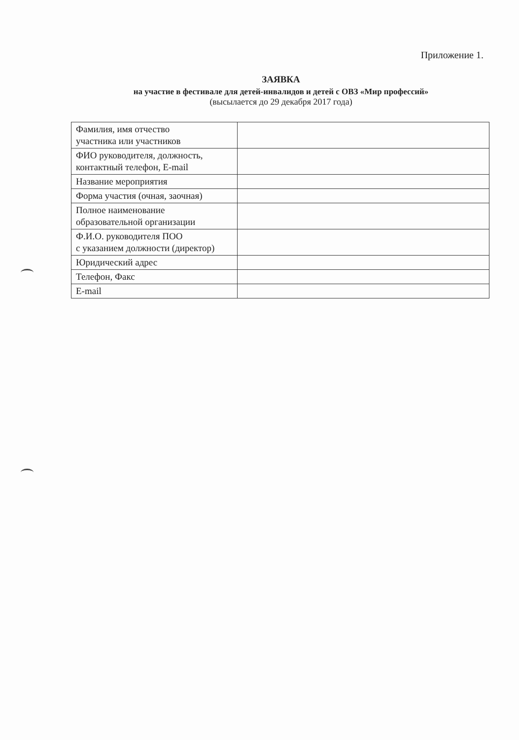Приложение 1.
ЗАЯВКА
на участие в фестивале для детей-инвалидов и детей с ОВЗ «Мир профессий»
(высылается до 29 декабря 2017 года)
| Фамилия, имя отчество участника или участников | |
| ФИО руководителя, должность, контактный телефон, E-mail | |
| Название мероприятия | |
| Форма участия (очная, заочная) | |
| Полное наименование образовательной организации | |
| Ф.И.О. руководителя ПОО с указанием должности (директор) | |
| Юридический адрес | |
| Телефон, Факс | |
| E-mail | |